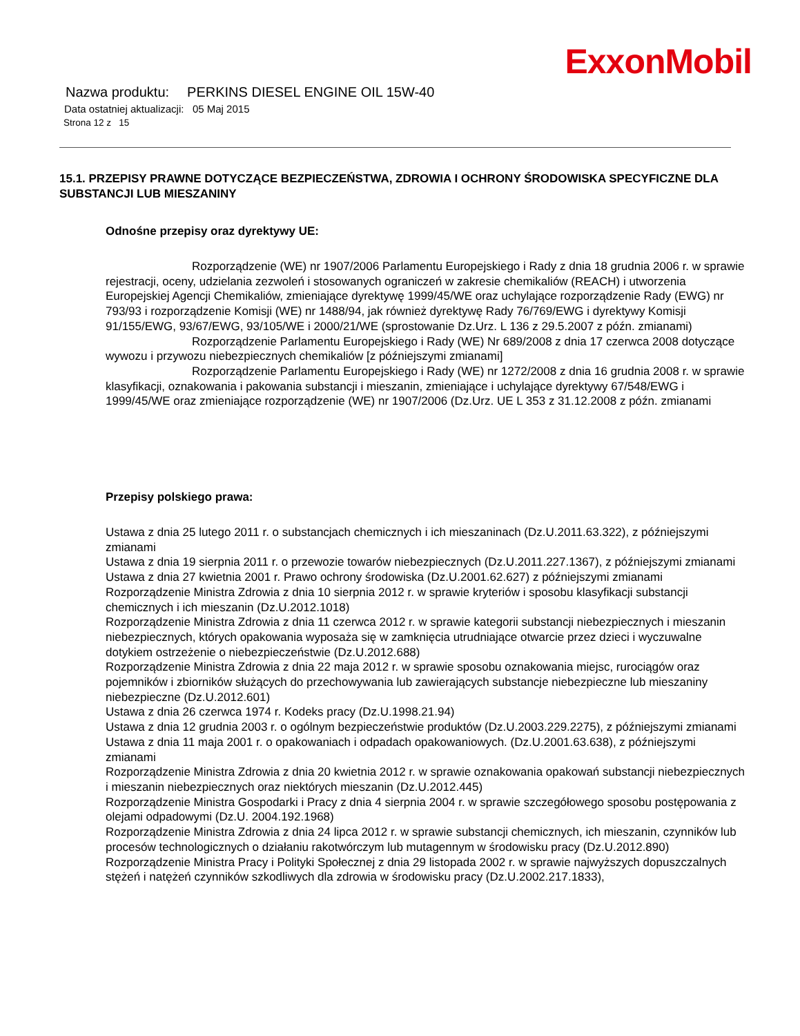ExxonMobil
Nazwa produktu: PERKINS DIESEL ENGINE OIL 15W-40
Data ostatniej aktualizacji: 05 Maj 2015
Strona 12 z 15
15.1. PRZEPISY PRAWNE DOTYCZĄCE BEZPIECZEŃSTWA, ZDROWIA I OCHRONY ŚRODOWISKA SPECYFICZNE DLA SUBSTANCJI LUB MIESZANINY
Odnośne przepisy oraz dyrektywy UE:
Rozporządzenie (WE) nr 1907/2006 Parlamentu Europejskiego i Rady z dnia 18 grudnia 2006 r. w sprawie rejestracji, oceny, udzielania zezwoleń i stosowanych ograniczeń w zakresie chemikaliów (REACH) i utworzenia Europejskiej Agencji Chemikaliów, zmieniające dyrektywę 1999/45/WE oraz uchylające rozporządzenie Rady (EWG) nr 793/93 i rozporządzenie Komisji (WE) nr 1488/94, jak również dyrektywę Rady 76/769/EWG i dyrektywy Komisji 91/155/EWG, 93/67/EWG, 93/105/WE i 2000/21/WE (sprostowanie Dz.Urz. L 136 z 29.5.2007 z późn. zmianami)
Rozporządzenie Parlamentu Europejskiego i Rady (WE) Nr 689/2008 z dnia 17 czerwca 2008 dotyczące wywozu i przywozu niebezpiecznych chemikaliów [z późniejszymi zmianami]
Rozporządzenie Parlamentu Europejskiego i Rady (WE) nr 1272/2008 z dnia 16 grudnia 2008 r. w sprawie klasyfikacji, oznakowania i pakowania substancji i mieszanin, zmieniające i uchylające dyrektywy 67/548/EWG i 1999/45/WE oraz zmieniające rozporządzenie (WE) nr 1907/2006 (Dz.Urz. UE L 353 z 31.12.2008 z późn. zmianami
Przepisy polskiego prawa:
Ustawa z dnia 25 lutego 2011 r. o substancjach chemicznych i ich mieszaninach (Dz.U.2011.63.322), z późniejszymi zmianami
Ustawa z dnia 19 sierpnia 2011 r. o przewozie towarów niebezpiecznych (Dz.U.2011.227.1367), z późniejszymi zmianami
Ustawa z dnia 27 kwietnia 2001 r. Prawo ochrony środowiska (Dz.U.2001.62.627) z późniejszymi zmianami
Rozporządzenie Ministra Zdrowia z dnia 10 sierpnia 2012 r. w sprawie kryteriów i sposobu klasyfikacji substancji chemicznych i ich mieszanin (Dz.U.2012.1018)
Rozporządzenie Ministra Zdrowia z dnia 11 czerwca 2012 r. w sprawie kategorii substancji niebezpiecznych i mieszanin niebezpiecznych, których opakowania wyposaża się w zamknięcia utrudniające otwarcie przez dzieci i wyczuwalne dotykiem ostrzeżenie o niebezpieczeństwie (Dz.U.2012.688)
Rozporządzenie Ministra Zdrowia z dnia 22 maja 2012 r. w sprawie sposobu oznakowania miejsc, rurociągów oraz pojemników i zbiorników służących do przechowywania lub zawierających substancje niebezpieczne lub mieszaniny niebezpieczne (Dz.U.2012.601)
Ustawa z dnia 26 czerwca 1974 r. Kodeks pracy (Dz.U.1998.21.94)
Ustawa z dnia 12 grudnia 2003 r. o ogólnym bezpieczeństwie produktów (Dz.U.2003.229.2275), z późniejszymi zmianami
Ustawa z dnia 11 maja 2001 r. o opakowaniach i odpadach opakowaniowych. (Dz.U.2001.63.638), z późniejszymi zmianami
Rozporządzenie Ministra Zdrowia z dnia 20 kwietnia 2012 r. w sprawie oznakowania opakowań substancji niebezpiecznych i mieszanin niebezpiecznych oraz niektórych mieszanin (Dz.U.2012.445)
Rozporządzenie Ministra Gospodarki i Pracy z dnia 4 sierpnia 2004 r. w sprawie szczegółowego sposobu postępowania z olejami odpadowymi (Dz.U. 2004.192.1968)
Rozporządzenie Ministra Zdrowia z dnia 24 lipca 2012 r. w sprawie substancji chemicznych, ich mieszanin, czynników lub procesów technologicznych o działaniu rakotwórczym lub mutagennym w środowisku pracy (Dz.U.2012.890)
Rozporządzenie Ministra Pracy i Polityki Społecznej z dnia 29 listopada 2002 r. w sprawie najwyższych dopuszczalnych stężeń i natężeń czynników szkodliwych dla zdrowia w środowisku pracy (Dz.U.2002.217.1833),